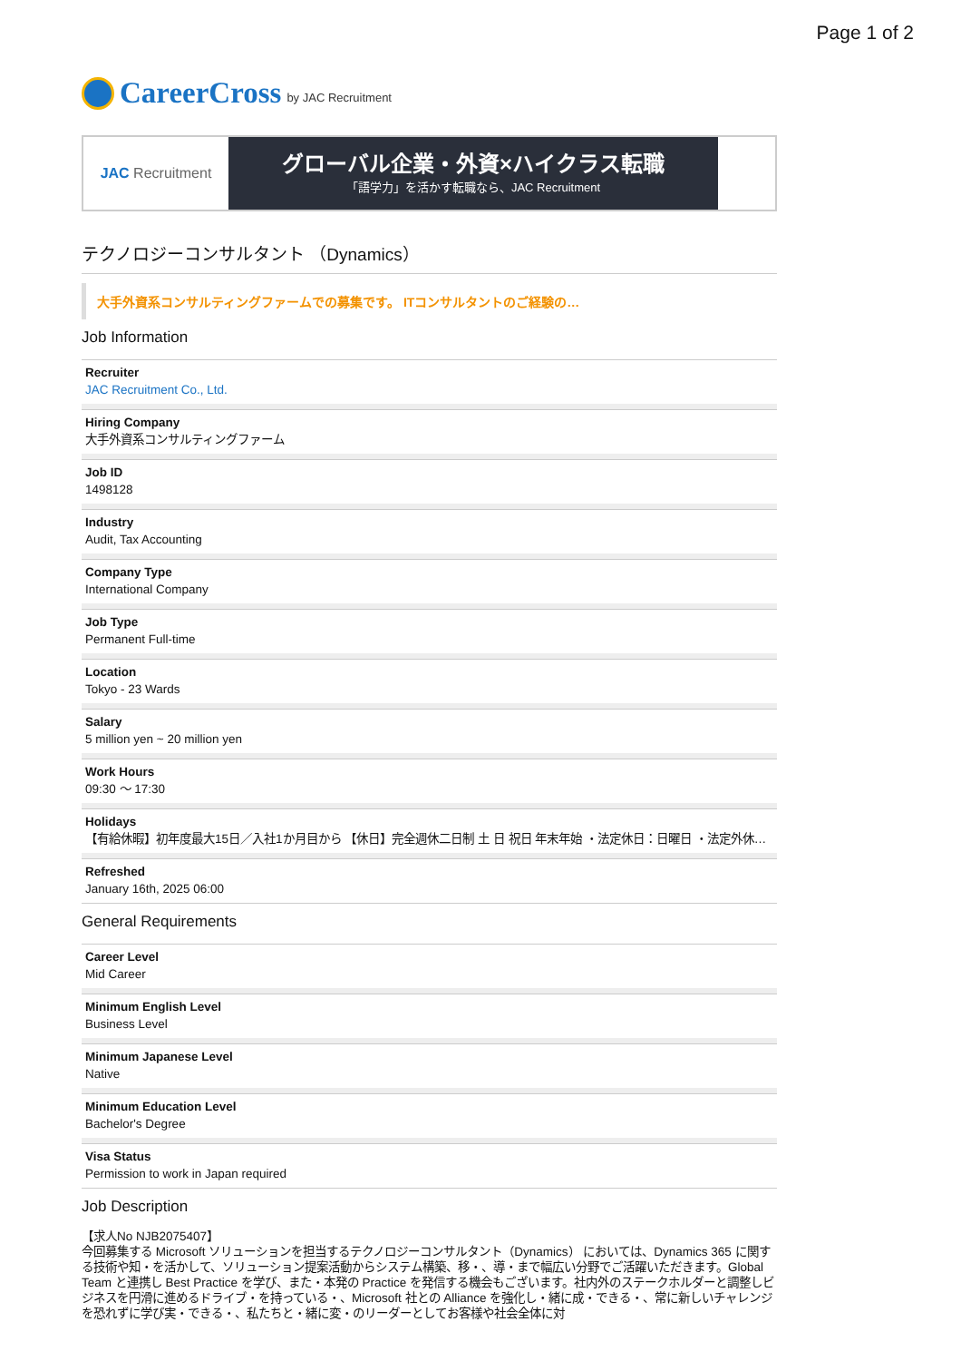Page 1 of 2
CareerCross by JAC Recruitment
JAC Recruitment
グローバル企業・外資×ハイクラス転職
「語学力」を活かす転職なら、JAC Recruitment
テクノロジーコンサルタント （Dynamics）
大手外資系コンサルティングファームでの募集です。 ITコンサルタントのご経験の…
Job Information
Recruiter
JAC Recruitment Co., Ltd.
Hiring Company
大手外資系コンサルティングファーム
Job ID
1498128
Industry
Audit, Tax Accounting
Company Type
International Company
Job Type
Permanent Full-time
Location
Tokyo - 23 Wards
Salary
5 million yen ~ 20 million yen
Work Hours
09:30 ～ 17:30
Holidays
【有給休暇】初年度最大15日／入社1か月目から 【休日】完全週休二日制 土 日 祝日 年末年始 ・法定休日：日曜日 ・法定外休…
Refreshed
January 16th, 2025 06:00
General Requirements
Career Level
Mid Career
Minimum English Level
Business Level
Minimum Japanese Level
Native
Minimum Education Level
Bachelor's Degree
Visa Status
Permission to work in Japan required
Job Description
【求人No NJB2075407】
今回募集する Microsoft ソリューションを担当するテクノロジーコンサルタント（Dynamics） においては、Dynamics 365 に関する技術や知・を活かして、ソリューション提案活動からシステム構築、移・、導・まで幅広い分野でご活躍いただきます。Global Team と連携し Best Practice を学び、また・本発の Practice を発信する機会もございます。社内外のステークホルダーと調整しビジネスを円滑に進めるドライブ・を持っている・、Microsoft 社との Alliance を強化し・緒に成・できる・、常に新しいチャレンジを恐れずに学び実・できる・、私たちと・緒に変・のリーダーとしてお客様や社会全体に対